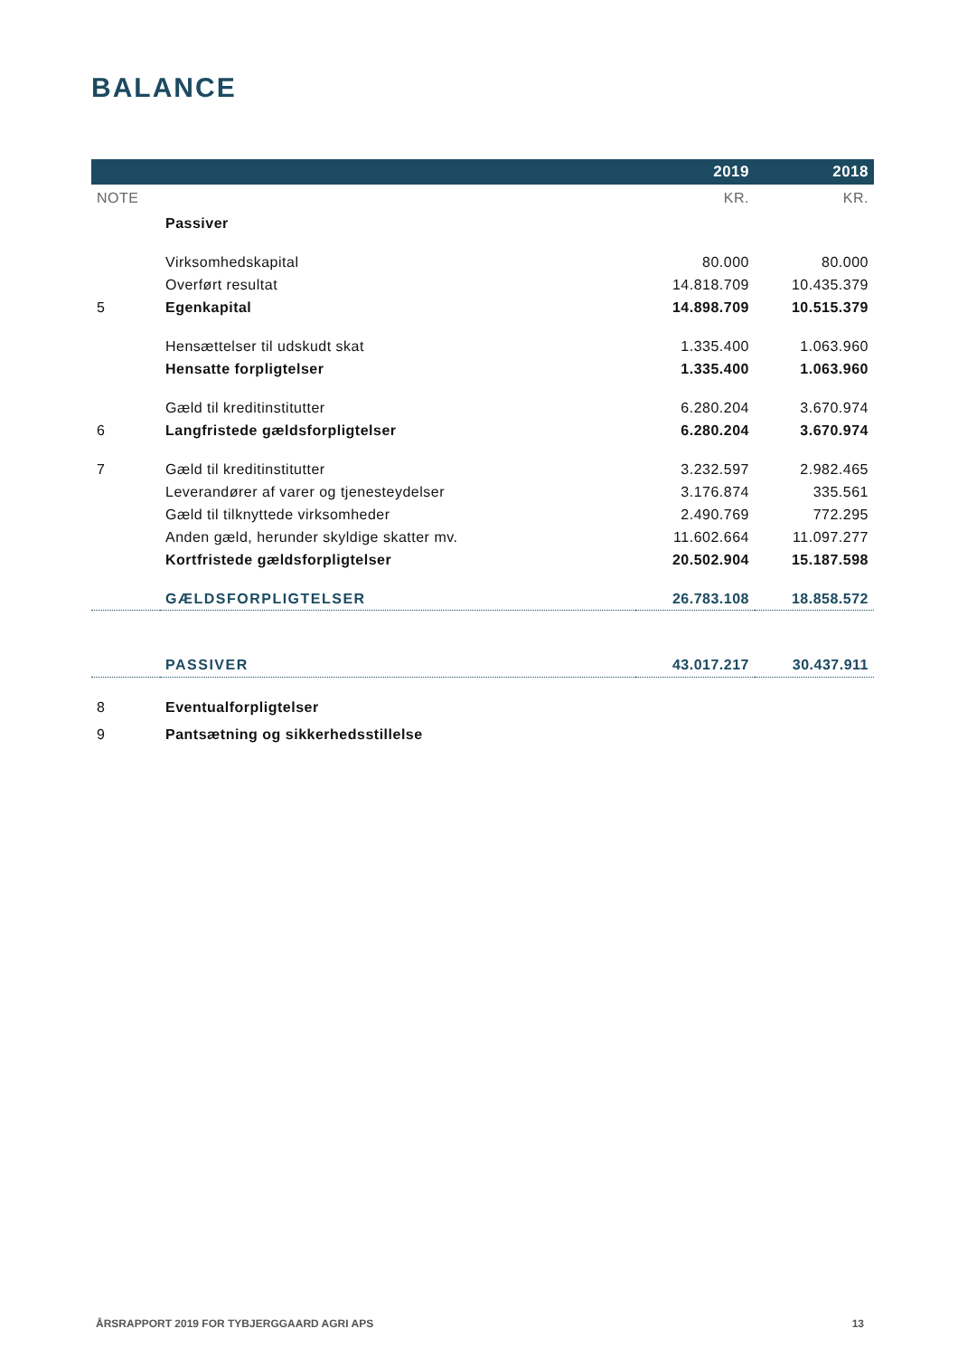BALANCE
| | | 2019 | 2018 |
| --- | --- | --- | --- |
| NOTE | | KR. | KR. |
| | Passiver | | |
| | Virksomhedskapital | 80.000 | 80.000 |
| | Overført resultat | 14.818.709 | 10.435.379 |
| 5 | Egenkapital | 14.898.709 | 10.515.379 |
| | Hensættelser til udskudt skat | 1.335.400 | 1.063.960 |
| | Hensatte forpligtelser | 1.335.400 | 1.063.960 |
| | Gæld til kreditinstitutter | 6.280.204 | 3.670.974 |
| 6 | Langfristede gældsforpligtelser | 6.280.204 | 3.670.974 |
| 7 | Gæld til kreditinstitutter | 3.232.597 | 2.982.465 |
| | Leverandører af varer og tjenesteydelser | 3.176.874 | 335.561 |
| | Gæld til tilknyttede virksomheder | 2.490.769 | 772.295 |
| | Anden gæld, herunder skyldige skatter mv. | 11.602.664 | 11.097.277 |
| | Kortfristede gældsforpligtelser | 20.502.904 | 15.187.598 |
| | GÆLDSFORPLIGTELSER | 26.783.108 | 18.858.572 |
| | PASSIVER | 43.017.217 | 30.437.911 |
| 8 | Eventualforpligtelser | | |
| 9 | Pantsætning og sikkerhedsstillelse | | |
ÅRSRAPPORT 2019 FOR TYBJERGGAARD AGRI APS 13